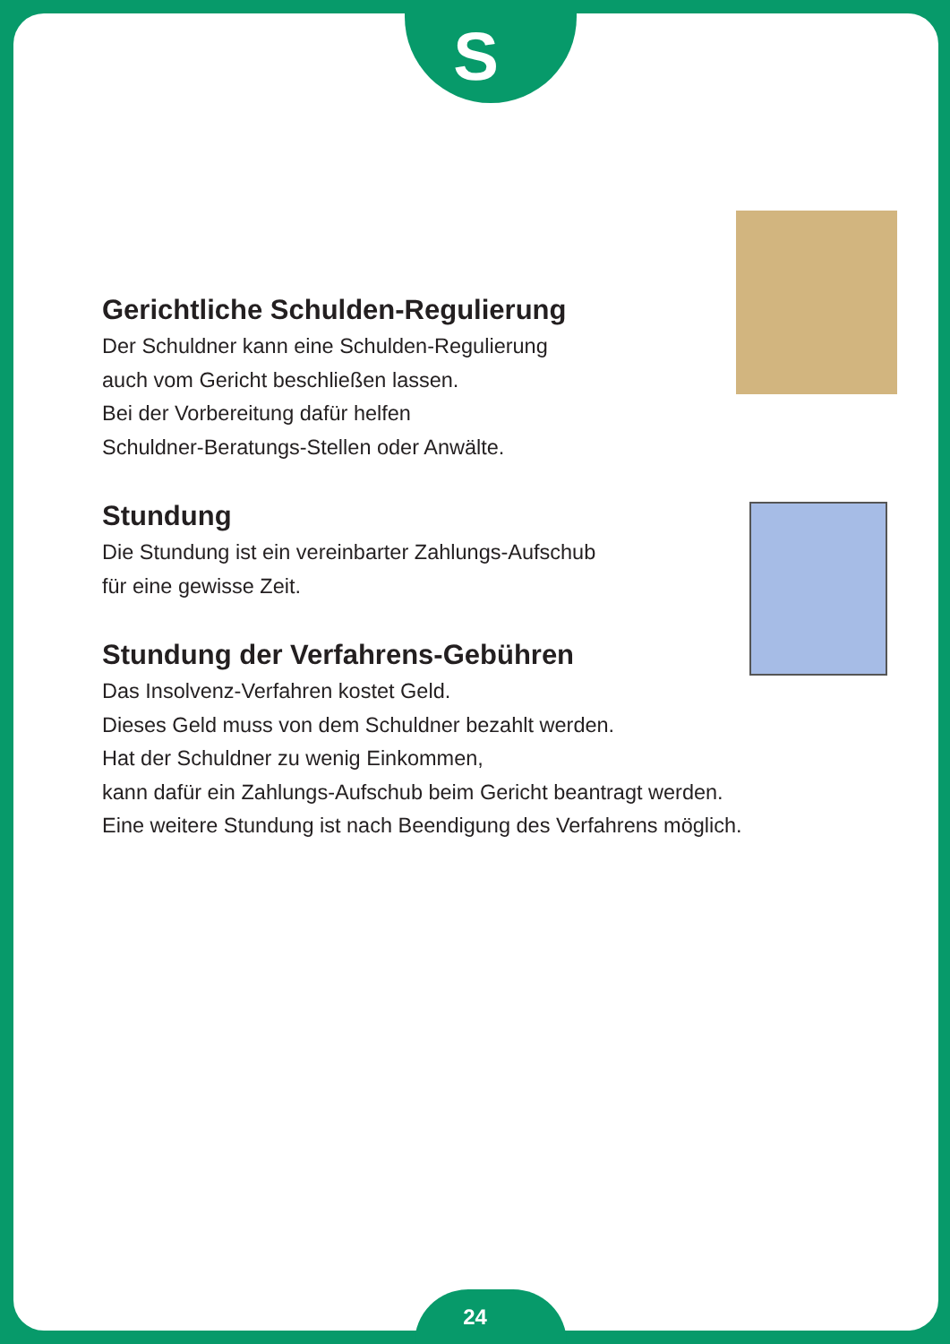S
Gerichtliche Schulden-Regulierung
Der Schuldner kann eine Schulden-Regulierung
auch vom Gericht beschließen lassen.
Bei der Vorbereitung dafür helfen
Schuldner-Beratungs-Stellen oder Anwälte.
Stundung
Die Stundung ist ein vereinbarter Zahlungs-Aufschub
für eine gewisse Zeit.
Stundung der Verfahrens-Gebühren
Das Insolvenz-Verfahren kostet Geld.
Dieses Geld muss von dem Schuldner bezahlt werden.
Hat der Schuldner zu wenig Einkommen,
kann dafür ein Zahlungs-Aufschub beim Gericht beantragt werden.
Eine weitere Stundung ist nach Beendigung des Verfahrens möglich.
24